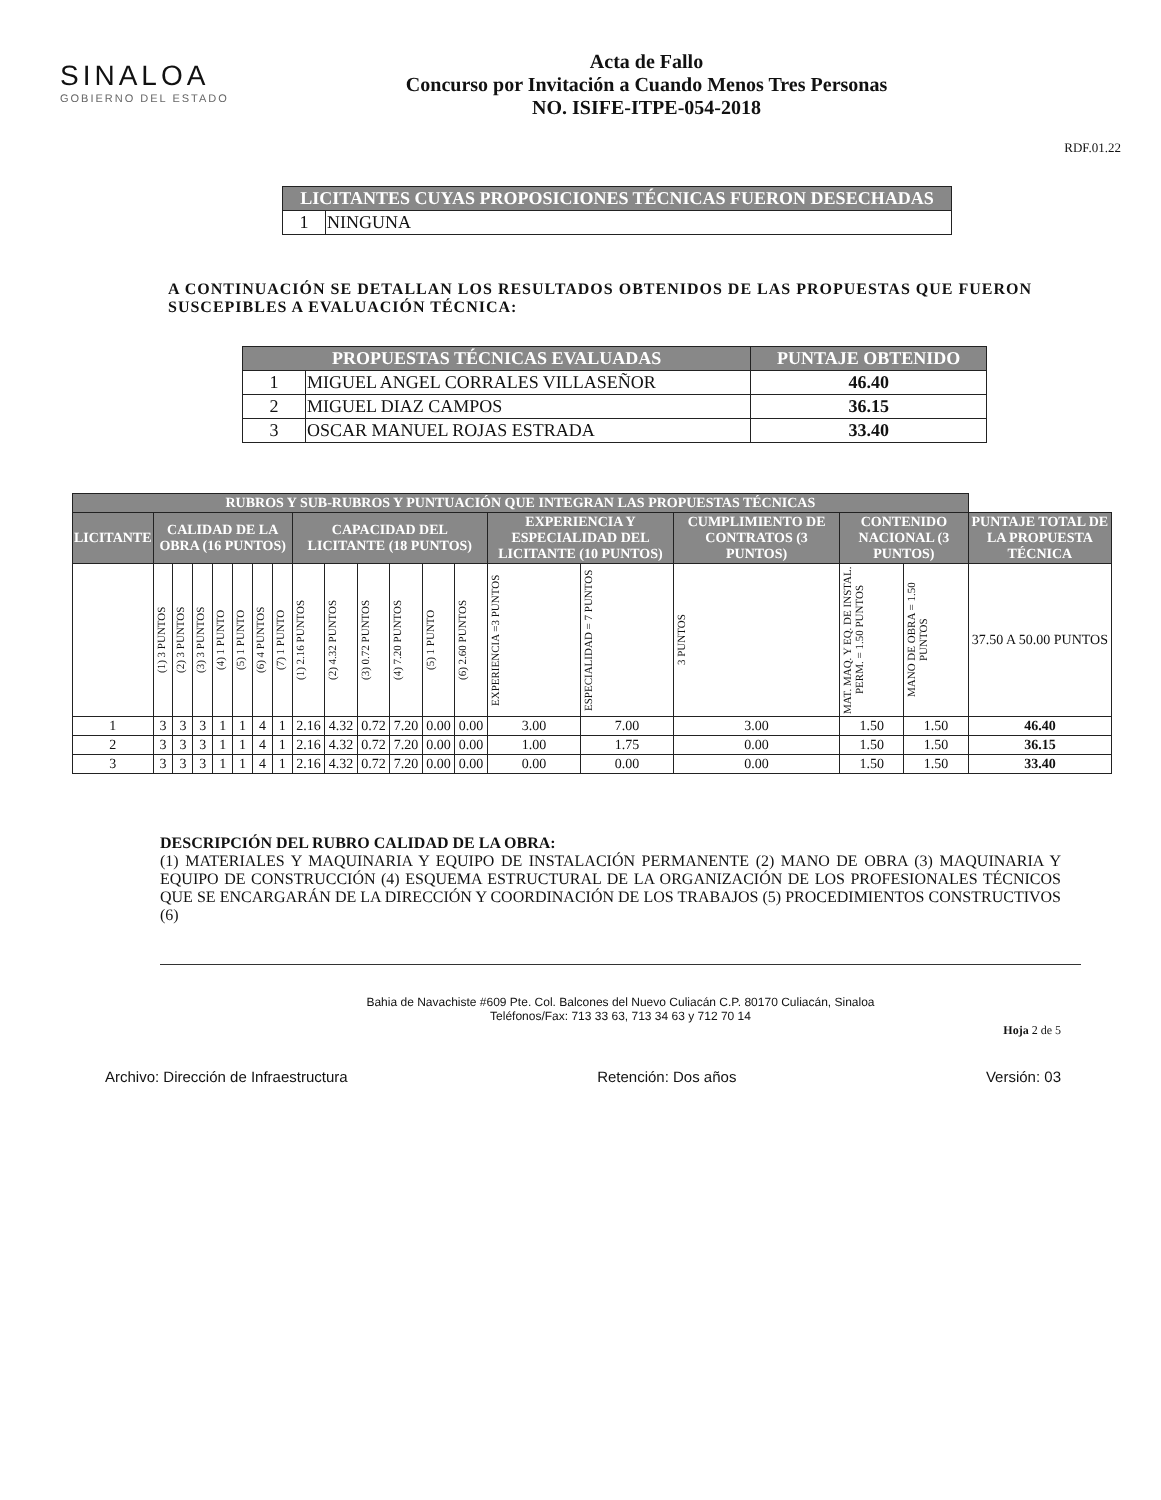SINALOA
GOBIERNO DEL ESTADO
Acta de Fallo
Concurso por Invitación a Cuando Menos Tres Personas
NO. ISIFE-ITPE-054-2018
RDF.01.22
| LICITANTES CUYAS PROPOSICIONES TÉCNICAS FUERON DESECHADAS | |
| --- | --- |
| 1 | NINGUNA |
A CONTINUACIÓN SE DETALLAN LOS RESULTADOS OBTENIDOS DE LAS PROPUESTAS QUE FUERON SUSCEPIBLES A EVALUACIÓN TÉCNICA:
| PROPUESTAS TÉCNICAS EVALUADAS | | PUNTAJE OBTENIDO |
| --- | --- | --- |
| 1 | MIGUEL ANGEL CORRALES VILLASEÑOR | 46.40 |
| 2 | MIGUEL DIAZ CAMPOS | 36.15 |
| 3 | OSCAR MANUEL ROJAS ESTRADA | 33.40 |
| RUBROS Y SUB-RUBROS Y PUNTUACIÓN QUE INTEGRAN LAS PROPUESTAS TÉCNICAS | | | | | | | | | | | | | | | | | | | |
| --- | --- | --- | --- | --- | --- | --- | --- | --- | --- | --- | --- | --- | --- | --- | --- | --- | --- | --- | --- |
| LICITANTE | CALIDAD DE LA OBRA (16 PUNTOS) | | | | | | | CAPACIDAD DEL LICITANTE (18 PUNTOS) | | | | | | EXPERIENCIA Y ESPECIALIDAD DEL LICITANTE (10 PUNTOS) | | CUMPLIMIENTO DE CONTRATOS (3 PUNTOS) | CONTENIDO NACIONAL (3 PUNTOS) | | PUNTAJE TOTAL DE LA PROPUESTA TÉCNICA |
| | (1) 3 PUNTOS | (2) 3 PUNTOS | (3) 3 PUNTOS | (4) 1 PUNTO | (5) 1 PUNTO | (6) 4 PUNTOS | (7) 1 PUNTO | (1) 2.16 PUNTOS | (2) 4.32 PUNTOS | (3) 0.72 PUNTOS | (4) 7.20 PUNTOS | (5) 1 PUNTO | (6) 2.60 PUNTOS | EXPERIENCIA =3 PUNTOS | ESPECIALIDAD = 7 PUNTOS | 3 PUNTOS | MAT. MAQ. Y EQ. DE INSTAL. PERM. = 1.50 PUNTOS | MANO DE OBRA = 1.50 PUNTOS | 37.50 A 50.00 PUNTOS |
| 1 | 3 | 3 | 3 | 1 | 1 | 4 | 1 | 2.16 | 4.32 | 0.72 | 7.20 | 0.00 | 0.00 | 3.00 | 7.00 | 3.00 | 1.50 | 1.50 | 46.40 |
| 2 | 3 | 3 | 3 | 1 | 1 | 4 | 1 | 2.16 | 4.32 | 0.72 | 7.20 | 0.00 | 0.00 | 1.00 | 1.75 | 0.00 | 1.50 | 1.50 | 36.15 |
| 3 | 3 | 3 | 3 | 1 | 1 | 4 | 1 | 2.16 | 4.32 | 0.72 | 7.20 | 0.00 | 0.00 | 0.00 | 0.00 | 0.00 | 1.50 | 1.50 | 33.40 |
DESCRIPCIÓN DEL RUBRO CALIDAD DE LA OBRA:
(1) MATERIALES Y MAQUINARIA Y EQUIPO DE INSTALACIÓN PERMANENTE (2) MANO DE OBRA (3) MAQUINARIA Y EQUIPO DE CONSTRUCCIÓN (4) ESQUEMA ESTRUCTURAL DE LA ORGANIZACIÓN DE LOS PROFESIONALES TÉCNICOS QUE SE ENCARGARÁN DE LA DIRECCIÓN Y COORDINACIÓN DE LOS TRABAJOS (5) PROCEDIMIENTOS CONSTRUCTIVOS (6)
Bahia de Navachiste #609 Pte. Col. Balcones del Nuevo Culiacán C.P. 80170 Culiacán, Sinaloa
Teléfonos/Fax: 713 33 63, 713 34 63 y 712 70 14
Hoja 2 de 5
Archivo: Dirección de Infraestructura Retención: Dos años Versión: 03